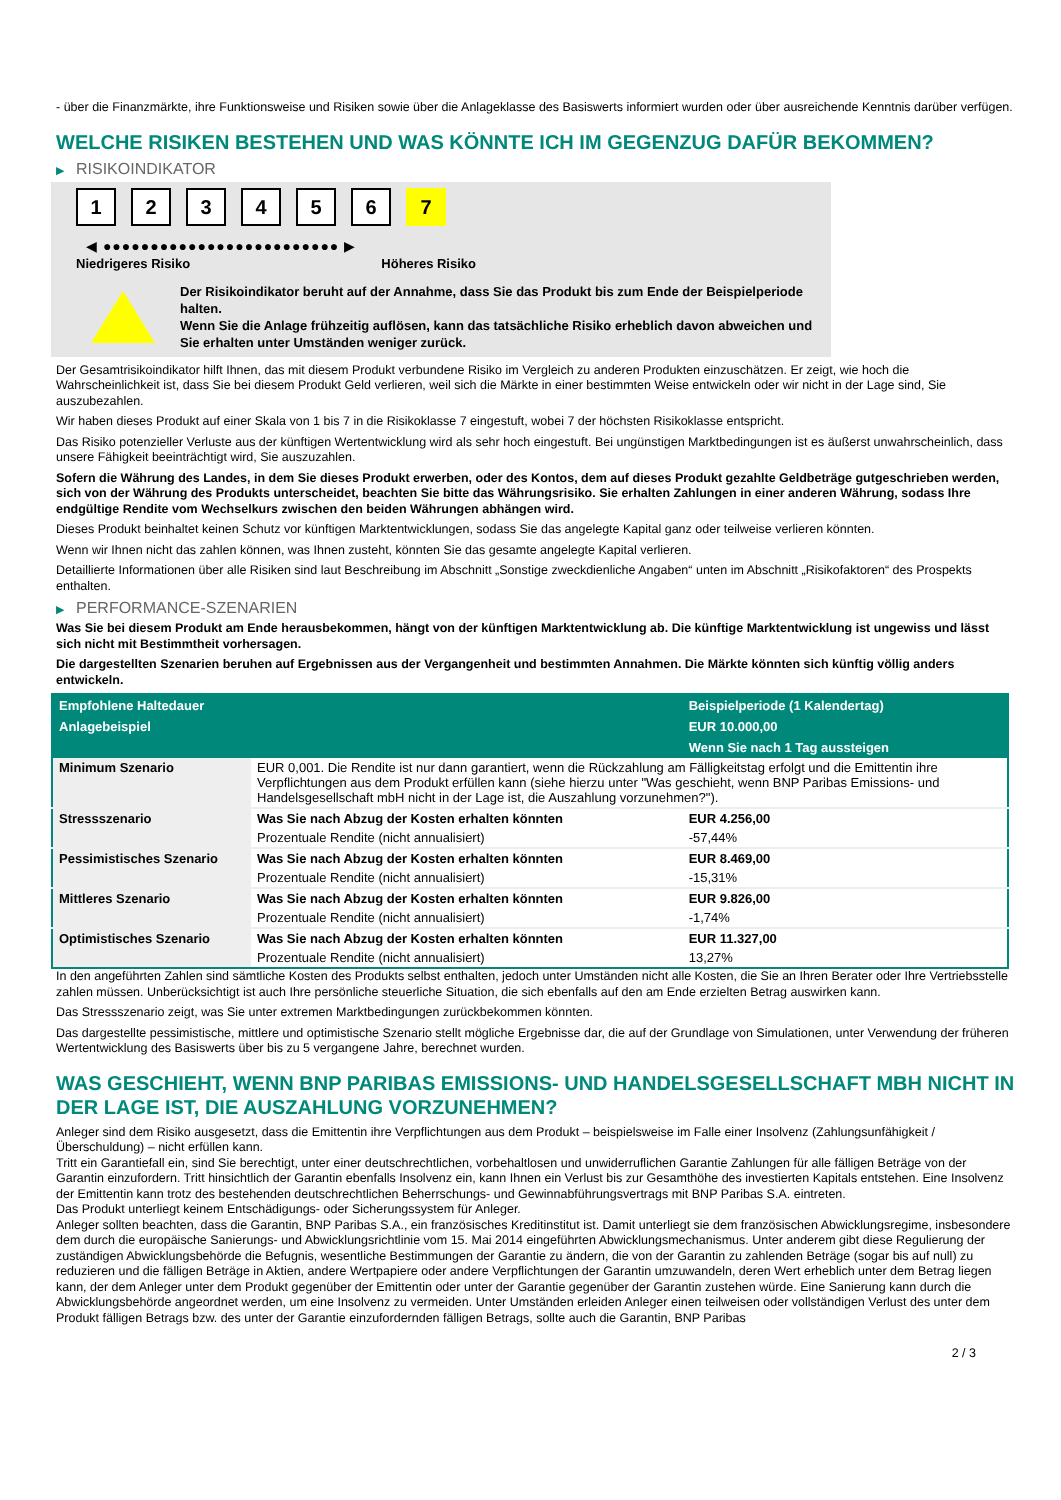- über die Finanzmärkte, ihre Funktionsweise und Risiken sowie über die Anlageklasse des Basiswerts informiert wurden oder über ausreichende Kenntnis darüber verfügen.
WELCHE RISIKEN BESTEHEN UND WAS KÖNNTE ICH IM GEGENZUG DAFÜR BEKOMMEN?
▶ RISIKOINDIKATOR
1 2 3 4 5 6 7
◀ ●●●●●●●●●●●●●●●●●●●●●●●●● ▶
Niedrigeres Risiko Höheres Risiko
Der Risikoindikator beruht auf der Annahme, dass Sie das Produkt bis zum Ende der Beispielperiode halten.
Wenn Sie die Anlage frühzeitig auflösen, kann das tatsächliche Risiko erheblich davon abweichen und Sie erhalten unter Umständen weniger zurück.
Der Gesamtrisikoindikator hilft Ihnen, das mit diesem Produkt verbundene Risiko im Vergleich zu anderen Produkten einzuschätzen. Er zeigt, wie hoch die Wahrscheinlichkeit ist, dass Sie bei diesem Produkt Geld verlieren, weil sich die Märkte in einer bestimmten Weise entwickeln oder wir nicht in der Lage sind, Sie auszubezahlen.
Wir haben dieses Produkt auf einer Skala von 1 bis 7 in die Risikoklasse 7 eingestuft, wobei 7 der höchsten Risikoklasse entspricht.
Das Risiko potenzieller Verluste aus der künftigen Wertentwicklung wird als sehr hoch eingestuft. Bei ungünstigen Marktbedingungen ist es äußerst unwahrscheinlich, dass unsere Fähigkeit beeinträchtigt wird, Sie auszuzahlen.
Sofern die Währung des Landes, in dem Sie dieses Produkt erwerben, oder des Kontos, dem auf dieses Produkt gezahlte Geldbeträge gutgeschrieben werden, sich von der Währung des Produkts unterscheidet, beachten Sie bitte das Währungsrisiko. Sie erhalten Zahlungen in einer anderen Währung, sodass Ihre endgültige Rendite vom Wechselkurs zwischen den beiden Währungen abhängen wird.
Dieses Produkt beinhaltet keinen Schutz vor künftigen Marktentwicklungen, sodass Sie das angelegte Kapital ganz oder teilweise verlieren könnten.
Wenn wir Ihnen nicht das zahlen können, was Ihnen zusteht, könnten Sie das gesamte angelegte Kapital verlieren.
Detaillierte Informationen über alle Risiken sind laut Beschreibung im Abschnitt „Sonstige zweckdienliche Angaben“ unten im Abschnitt „Risikofaktoren“ des Prospekts enthalten.
▶ PERFORMANCE-SZENARIEN
Was Sie bei diesem Produkt am Ende herausbekommen, hängt von der künftigen Marktentwicklung ab. Die künftige Marktentwicklung ist ungewiss und lässt sich nicht mit Bestimmtheit vorhersagen.
Die dargestellten Szenarien beruhen auf Ergebnissen aus der Vergangenheit und bestimmten Annahmen. Die Märkte könnten sich künftig völlig anders entwickeln.
| Empfohlene Haltedauer | | Beispielperiode (1 Kalendertag) |
| --- | --- | --- |
| Anlagebeispiel | | EUR 10.000,00 |
| | | Wenn Sie nach 1 Tag aussteigen |
| Minimum Szenario | EUR 0,001. Die Rendite ist nur dann garantiert, wenn die Rückzahlung am Fälligkeitstag erfolgt und die Emittentin ihre Verpflichtungen aus dem Produkt erfüllen kann (siehe hierzu unter "Was geschieht, wenn BNP Paribas Emissions- und Handelsgesellschaft mbH nicht in der Lage ist, die Auszahlung vorzunehmen?"). | |
| Stressszenario | Was Sie nach Abzug der Kosten erhalten könnten | EUR 4.256,00 |
| | Prozentuale Rendite (nicht annualisiert) | -57,44% |
| Pessimistisches Szenario | Was Sie nach Abzug der Kosten erhalten könnten | EUR 8.469,00 |
| | Prozentuale Rendite (nicht annualisiert) | -15,31% |
| Mittleres Szenario | Was Sie nach Abzug der Kosten erhalten könnten | EUR 9.826,00 |
| | Prozentuale Rendite (nicht annualisiert) | -1,74% |
| Optimistisches Szenario | Was Sie nach Abzug der Kosten erhalten könnten | EUR 11.327,00 |
| | Prozentuale Rendite (nicht annualisiert) | 13,27% |
In den angeführten Zahlen sind sämtliche Kosten des Produkts selbst enthalten, jedoch unter Umständen nicht alle Kosten, die Sie an Ihren Berater oder Ihre Vertriebsstelle zahlen müssen. Unberücksichtigt ist auch Ihre persönliche steuerliche Situation, die sich ebenfalls auf den am Ende erzielten Betrag auswirken kann.
Das Stressszenario zeigt, was Sie unter extremen Marktbedingungen zurückbekommen könnten.
Das dargestellte pessimistische, mittlere und optimistische Szenario stellt mögliche Ergebnisse dar, die auf der Grundlage von Simulationen, unter Verwendung der früheren Wertentwicklung des Basiswerts über bis zu 5 vergangene Jahre, berechnet wurden.
WAS GESCHIEHT, WENN BNP PARIBAS EMISSIONS- UND HANDELSGESELLSCHAFT MBH NICHT IN DER LAGE IST, DIE AUSZAHLUNG VORZUNEHMEN?
Anleger sind dem Risiko ausgesetzt, dass die Emittentin ihre Verpflichtungen aus dem Produkt – beispielsweise im Falle einer Insolvenz (Zahlungsunfähigkeit / Überschuldung) – nicht erfüllen kann.
Tritt ein Garantiefall ein, sind Sie berechtigt, unter einer deutschrechtlichen, vorbehaltlosen und unwiderruflichen Garantie Zahlungen für alle fälligen Beträge von der Garantin einzufordern. Tritt hinsichtlich der Garantin ebenfalls Insolvenz ein, kann Ihnen ein Verlust bis zur Gesamthöhe des investierten Kapitals entstehen. Eine Insolvenz der Emittentin kann trotz des bestehenden deutschrechtlichen Beherrschungs- und Gewinnabführungsvertrags mit BNP Paribas S.A. eintreten.
Das Produkt unterliegt keinem Entschädigungs- oder Sicherungssystem für Anleger.
Anleger sollten beachten, dass die Garantin, BNP Paribas S.A., ein französisches Kreditinstitut ist. Damit unterliegt sie dem französischen Abwicklungsregime, insbesondere dem durch die europäische Sanierungs- und Abwicklungsrichtlinie vom 15. Mai 2014 eingeführten Abwicklungsmechanismus. Unter anderem gibt diese Regulierung der zuständigen Abwicklungsbehörde die Befugnis, wesentliche Bestimmungen der Garantie zu ändern, die von der Garantin zu zahlenden Beträge (sogar bis auf null) zu reduzieren und die fälligen Beträge in Aktien, andere Wertpapiere oder andere Verpflichtungen der Garantin umzuwandeln, deren Wert erheblich unter dem Betrag liegen kann, der dem Anleger unter dem Produkt gegenüber der Emittentin oder unter der Garantie gegenüber der Garantin zustehen würde. Eine Sanierung kann durch die Abwicklungsbehörde angeordnet werden, um eine Insolvenz zu vermeiden. Unter Umständen erleiden Anleger einen teilweisen oder vollständigen Verlust des unter dem Produkt fälligen Betrags bzw. des unter der Garantie einzufordernden fälligen Betrags, sollte auch die Garantin, BNP Paribas
2 / 3